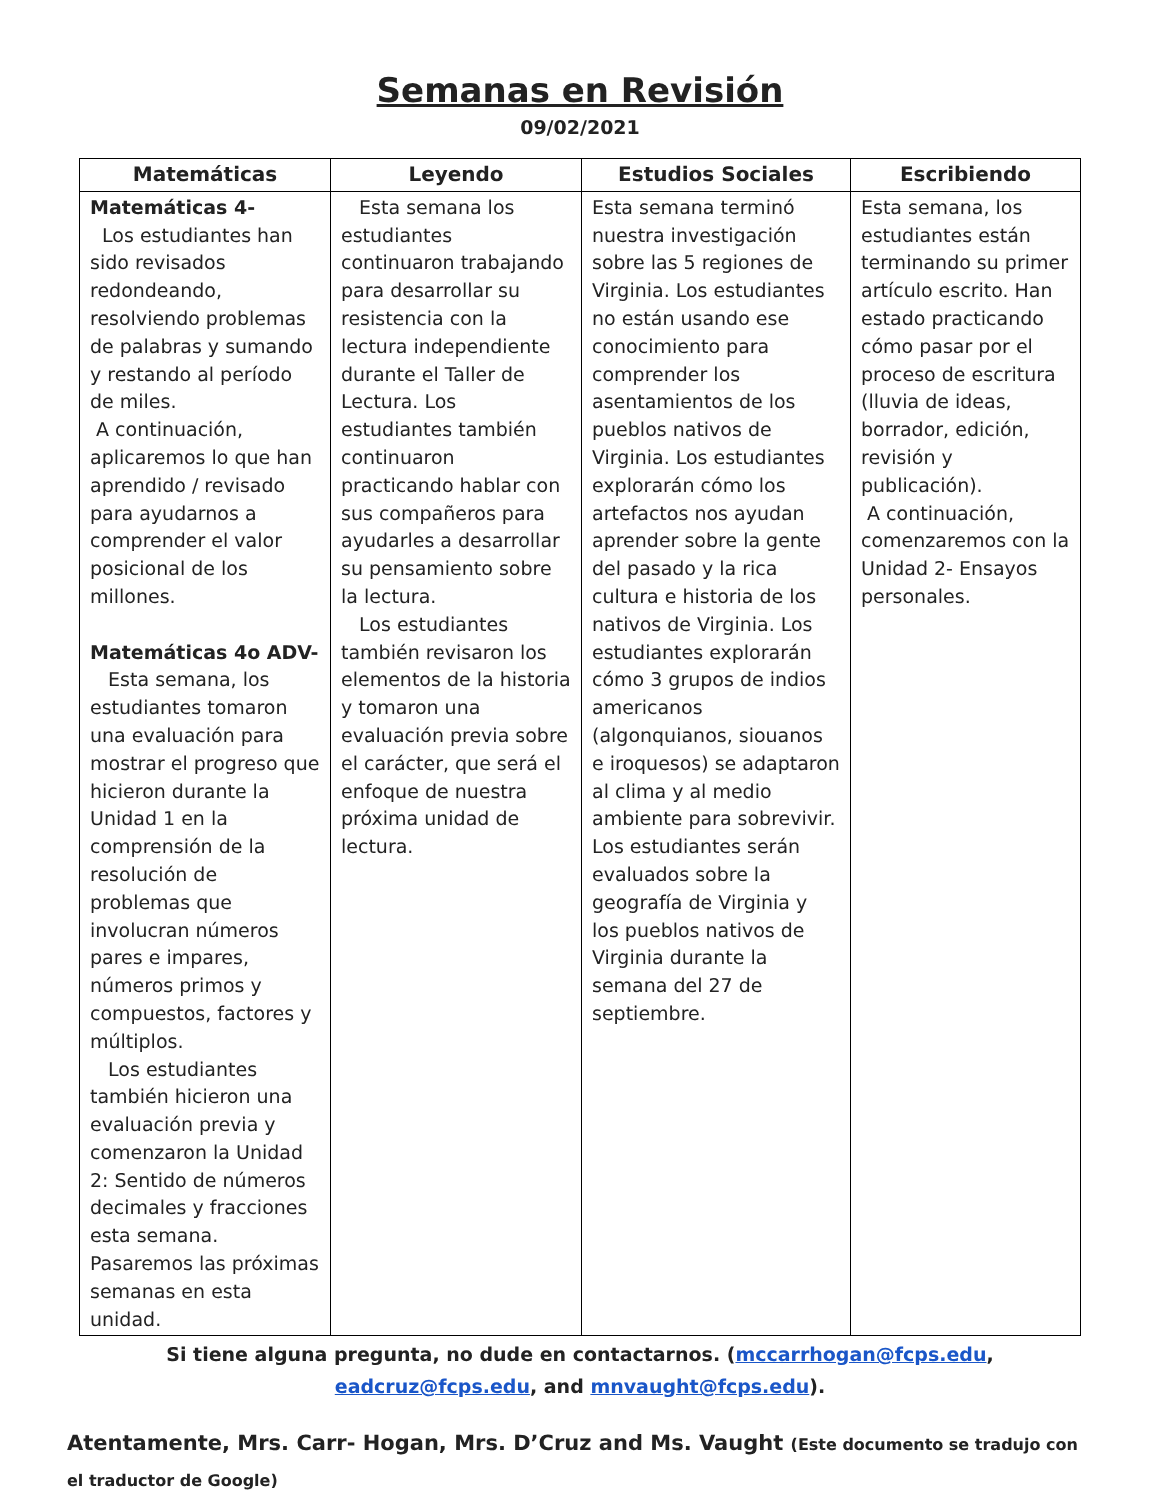Semanas en Revisión
09/02/2021
| Matemáticas | Leyendo | Estudios Sociales | Escribiendo |
| --- | --- | --- | --- |
| Matemáticas 4- Los estudiantes han sido revisados redondeando, resolviendo problemas de palabras y sumando y restando al período de miles. A continuación, aplicaremos lo que han aprendido / revisado para ayudarnos a comprender el valor posicional de los millones. Matemáticas 4o ADV- Esta semana, los estudiantes tomaron una evaluación para mostrar el progreso que hicieron durante la Unidad 1 en la comprensión de la resolución de problemas que involucran números pares e impares, números primos y compuestos, factores y múltiplos. Los estudiantes también hicieron una evaluación previa y comenzaron la Unidad 2: Sentido de números decimales y fracciones esta semana. Pasaremos las próximas semanas en esta unidad. | Esta semana los estudiantes continuaron trabajando para desarrollar su resistencia con la lectura independiente durante el Taller de Lectura. Los estudiantes también continuaron practicando hablar con sus compañeros para ayudarles a desarrollar su pensamiento sobre la lectura. Los estudiantes también revisaron los elementos de la historia y tomaron una evaluación previa sobre el carácter, que será el enfoque de nuestra próxima unidad de lectura. | Esta semana terminó nuestra investigación sobre las 5 regiones de Virginia. Los estudiantes no están usando ese conocimiento para comprender los asentamientos de los pueblos nativos de Virginia. Los estudiantes explorarán cómo los artefactos nos ayudan aprender sobre la gente del pasado y la rica cultura e historia de los nativos de Virginia. Los estudiantes explorarán cómo 3 grupos de indios americanos (algonquianos, siouanos e iroquesos) se adaptaron al clima y al medio ambiente para sobrevivir. Los estudiantes serán evaluados sobre la geografía de Virginia y los pueblos nativos de Virginia durante la semana del 27 de septiembre. | Esta semana, los estudiantes están terminando su primer artículo escrito. Han estado practicando cómo pasar por el proceso de escritura (lluvia de ideas, borrador, edición, revisión y publicación). A continuación, comenzaremos con la Unidad 2- Ensayos personales. |
Si tiene alguna pregunta, no dude en contactarnos. (mccarrhogan@fcps.edu, eadcruz@fcps.edu, and mnvaught@fcps.edu).
Atentamente, Mrs. Carr- Hogan, Mrs. D’Cruz and Ms. Vaught (Este documento se tradujo con el traductor de Google)